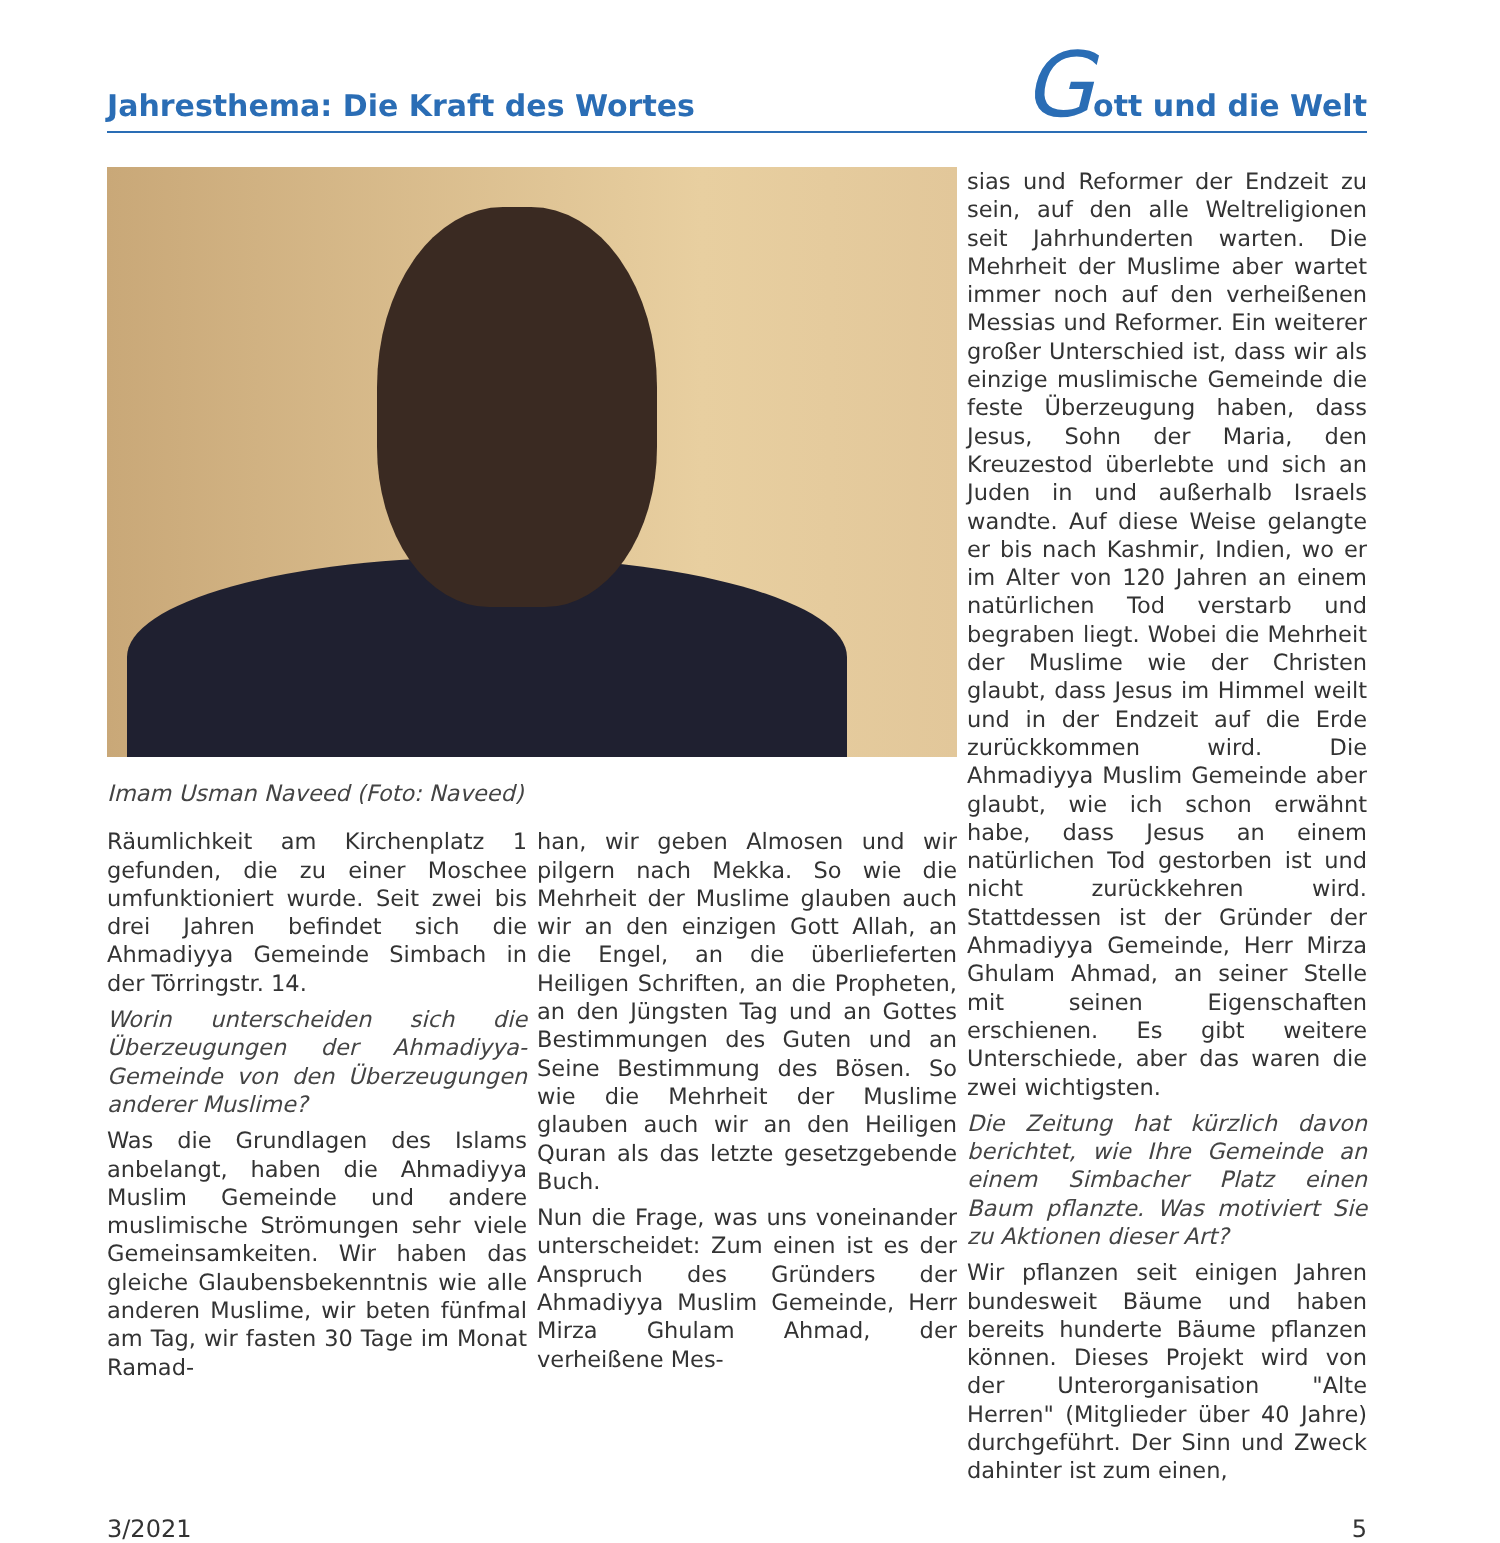Jahresthema: Die Kraft des Wortes
Gott und die Welt
Imam Usman Naveed (Foto: Naveed)
Räumlichkeit am Kirchenplatz 1 gefunden, die zu einer Moschee umfunktioniert wurde. Seit zwei bis drei Jahren befindet sich die Ahmadiyya Gemeinde Simbach in der Törringstr. 14.
Worin unterscheiden sich die Überzeugungen der Ahmadiyya-Gemeinde von den Überzeugungen anderer Muslime?
Was die Grundlagen des Islams anbelangt, haben die Ahmadiyya Muslim Gemeinde und andere muslimische Strömungen sehr viele Gemeinsamkeiten. Wir haben das gleiche Glaubensbekenntnis wie alle anderen Muslime, wir beten fünfmal am Tag, wir fasten 30 Tage im Monat Ramad-
han, wir geben Almosen und wir pilgern nach Mekka. So wie die Mehrheit der Muslime glauben auch wir an den einzigen Gott Allah, an die Engel, an die überlieferten Heiligen Schriften, an die Propheten, an den Jüngsten Tag und an Gottes Bestimmungen des Guten und an Seine Bestimmung des Bösen. So wie die Mehrheit der Muslime glauben auch wir an den Heiligen Quran als das letzte gesetzgebende Buch.
Nun die Frage, was uns voneinander unterscheidet: Zum einen ist es der Anspruch des Gründers der Ahmadiyya Muslim Gemeinde, Herr Mirza Ghulam Ahmad, der verheißene Mes-
sias und Reformer der Endzeit zu sein, auf den alle Weltreligionen seit Jahrhunderten warten. Die Mehrheit der Muslime aber wartet immer noch auf den verheißenen Messias und Reformer. Ein weiterer großer Unterschied ist, dass wir als einzige muslimische Gemeinde die feste Überzeugung haben, dass Jesus, Sohn der Maria, den Kreuzestod überlebte und sich an Juden in und außerhalb Israels wandte. Auf diese Weise gelangte er bis nach Kashmir, Indien, wo er im Alter von 120 Jahren an einem natürlichen Tod verstarb und begraben liegt. Wobei die Mehrheit der Muslime wie der Christen glaubt, dass Jesus im Himmel weilt und in der Endzeit auf die Erde zurückkommen wird. Die Ahmadiyya Muslim Gemeinde aber glaubt, wie ich schon erwähnt habe, dass Jesus an einem natürlichen Tod gestorben ist und nicht zurückkehren wird. Stattdessen ist der Gründer der Ahmadiyya Gemeinde, Herr Mirza Ghulam Ahmad, an seiner Stelle mit seinen Eigenschaften erschienen. Es gibt weitere Unterschiede, aber das waren die zwei wichtigsten.
Die Zeitung hat kürzlich davon berichtet, wie Ihre Gemeinde an einem Simbacher Platz einen Baum pflanzte. Was motiviert Sie zu Aktionen dieser Art?
Wir pflanzen seit einigen Jahren bundesweit Bäume und haben bereits hunderte Bäume pflanzen können. Dieses Projekt wird von der Unterorganisation "Alte Herren" (Mitglieder über 40 Jahre) durchgeführt. Der Sinn und Zweck dahinter ist zum einen,
3/2021 5